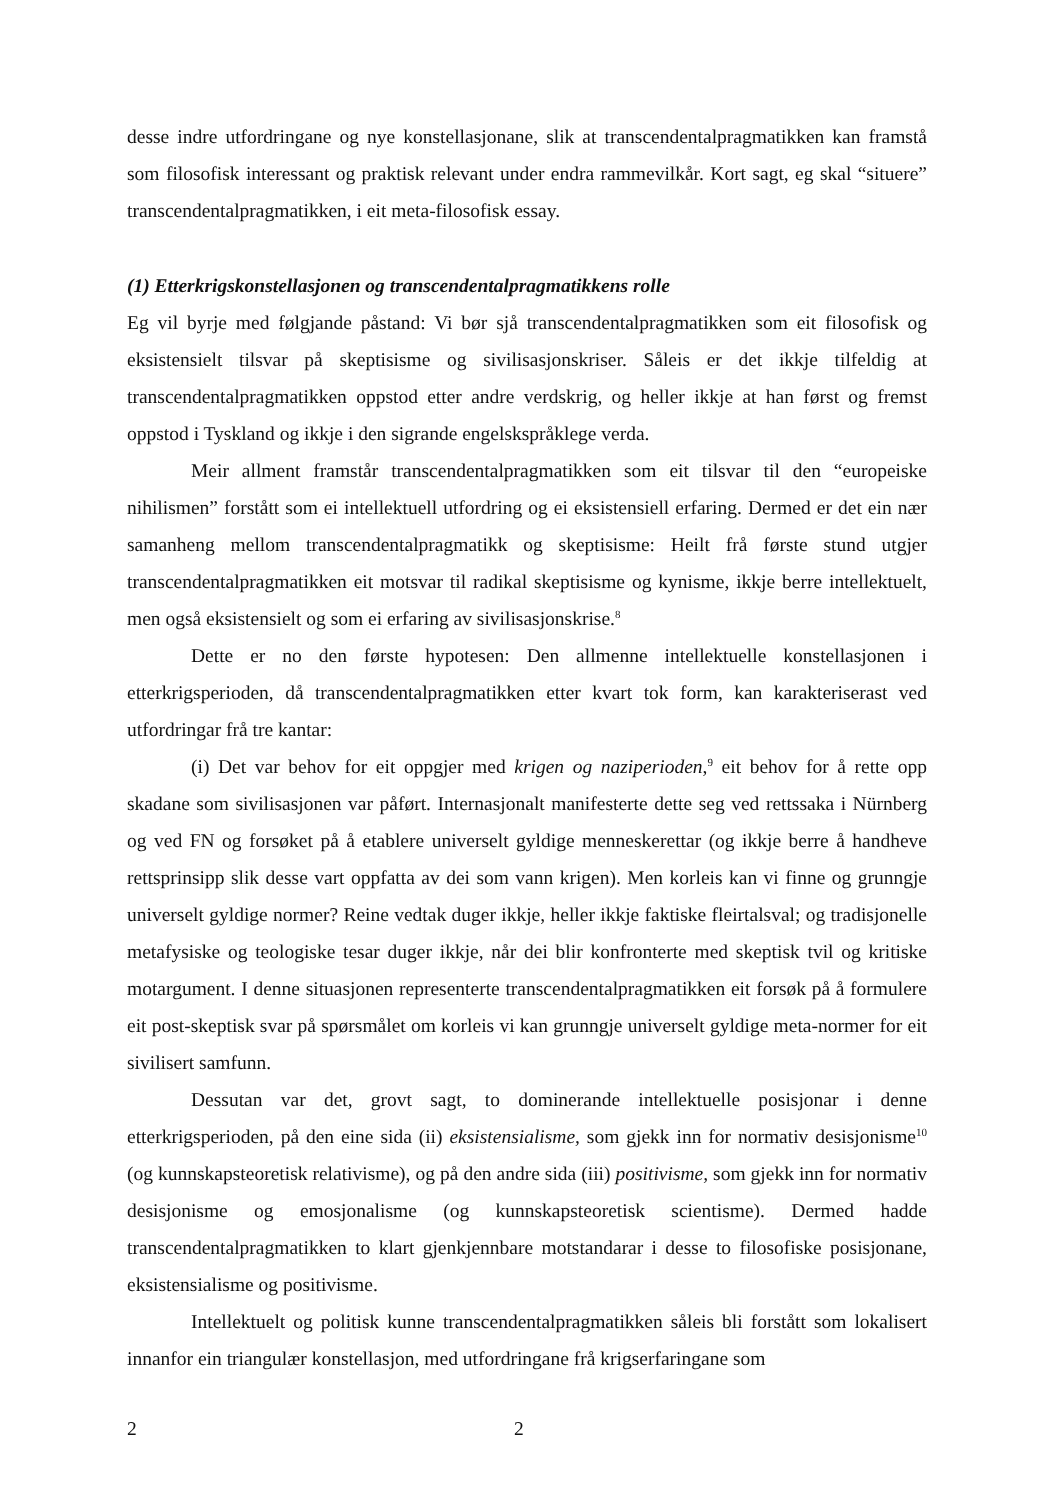desse indre utfordringane og nye konstellasjonane, slik at transcendentalpragmatikken kan framstå som filosofisk interessant og praktisk relevant under endra rammevilkår. Kort sagt, eg skal “situere” transcendentalpragmatikken, i eit meta-filosofisk essay.
(1) Etterkrigskonstellasjonen og transcendentalpragmatikkens rolle
Eg vil byrje med følgjande påstand: Vi bør sjå transcendentalpragmatikken som eit filosofisk og eksistensielt tilsvar på skeptisisme og sivilisasjonskriser. Såleis er det ikkje tilfeldig at transcendentalpragmatikken oppstod etter andre verdskrig, og heller ikkje at han først og fremst oppstod i Tyskland og ikkje i den sigrande engelskspråklege verda.
Meir allment framstår transcendentalpragmatikken som eit tilsvar til den “europeiske nihilismen” forstått som ei intellektuell utfordring og ei eksistensiell erfaring. Dermed er det ein nær samanheng mellom transcendentalpragmatikk og skeptisisme: Heilt frå første stund utgjer transcendentalpragmatikken eit motsvar til radikal skeptisisme og kynisme, ikkje berre intellektuelt, men også eksistensielt og som ei erfaring av sivilisasjonskrise.<sup>8</sup>
Dette er no den første hypotesen: Den allmenne intellektuelle konstellasjonen i etterkrigsperioden, då transcendentalpragmatikken etter kvart tok form, kan karakteriserast ved utfordringar frå tre kantar:
(i) Det var behov for eit oppgjer med krigen og naziperioden,<sup>9</sup> eit behov for å rette opp skadane som sivilisasjonen var påført. Internasjonalt manifesterte dette seg ved rettssaka i Nürnberg og ved FN og forsøket på å etablere universelt gyldige menneskerettar (og ikkje berre å handheve rettsprinsipp slik desse vart oppfatta av dei som vann krigen). Men korleis kan vi finne og grunngje universelt gyldige normer? Reine vedtak duger ikkje, heller ikkje faktiske fleirtalsval; og tradisjonelle metafysiske og teologiske tesar duger ikkje, når dei blir konfronterte med skeptisk tvil og kritiske motargument. I denne situasjonen representerte transcendentalpragmatikken eit forsøk på å formulere eit post-skeptisk svar på spørsmålet om korleis vi kan grunngje universelt gyldige meta-normer for eit sivilisert samfunn.
Dessutan var det, grovt sagt, to dominerande intellektuelle posisjonar i denne etterkrigsperioden, på den eine sida (ii) eksistensialisme, som gjekk inn for normativ desisjonisme<sup>10</sup> (og kunnskapsteoretisk relativisme), og på den andre sida (iii) positivisme, som gjekk inn for normativ desisjonisme og emosjonalisme (og kunnskapsteoretisk scientisme). Dermed hadde transcendentalpragmatikken to klart gjenkjennbare motstandarar i desse to filosofiske posisjonane, eksistensialisme og positivisme.
Intellektuelt og politisk kunne transcendentalpragmatikken såleis bli forstått som lokalisert innanfor ein triangulær konstellasjon, med utfordringane frå krigserfaringane som
2 2